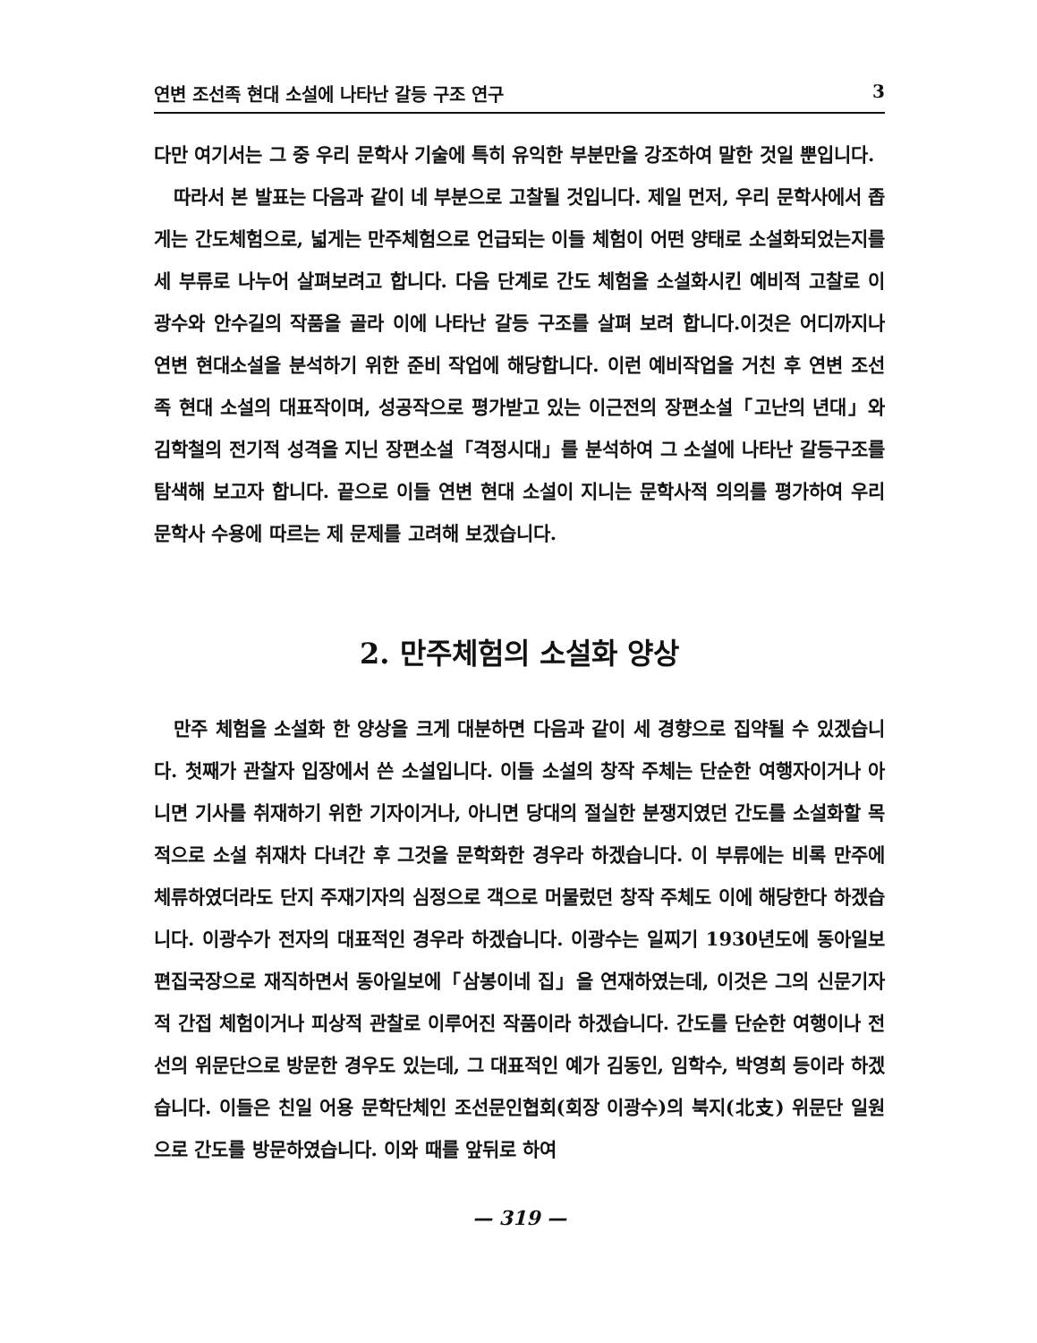연변 조선족 현대 소설에 나타난 갈등 구조 연구 3
다만 여기서는 그 중 우리 문학사 기술에 특히 유익한 부분만을 강조하여 말한 것일 뿐입니다.
따라서 본 발표는 다음과 같이 네 부분으로 고찰될 것입니다. 제일 먼저, 우리 문학사에서 좁게는 간도체험으로, 넓게는 만주체험으로 언급되는 이들 체험이 어떤 양태로 소설화되었는지를 세 부류로 나누어 살펴보려고 합니다. 다음 단계로 간도 체험을 소설화시킨 예비적 고찰로 이광수와 안수길의 작품을 골라 이에 나타난 갈등 구조를 살펴 보려 합니다.이것은 어디까지나 연변 현대소설을 분석하기 위한 준비 작업에 해당합니다. 이런 예비작업을 거친 후 연변 조선족 현대 소설의 대표작이며, 성공작으로 평가받고 있는 이근전의 장편소설「고난의 년대」와 김학철의 전기적 성격을 지닌 장편소설「격정시대」를 분석하여 그 소설에 나타난 갈등구조를 탐색해 보고자 합니다. 끝으로 이들 연변 현대 소설이 지니는 문학사적 의의를 평가하여 우리 문학사 수용에 따르는 제 문제를 고려해 보겠습니다.
2. 만주체험의 소설화 양상
만주 체험을 소설화 한 양상을 크게 대분하면 다음과 같이 세 경향으로 집약될 수 있겠습니다. 첫째가 관찰자 입장에서 쓴 소설입니다. 이들 소설의 창작 주체는 단순한 여행자이거나 아니면 기사를 취재하기 위한 기자이거나, 아니면 당대의 절실한 분쟁지였던 간도를 소설화할 목적으로 소설 취재차 다녀간 후 그것을 문학화한 경우라 하겠습니다. 이 부류에는 비록 만주에 체류하였더라도 단지 주재기자의 심정으로 객으로 머물렀던 창작 주체도 이에 해당한다 하겠습니다. 이광수가 전자의 대표적인 경우라 하겠습니다. 이광수는 일찌기 1930년도에 동아일보 편집국장으로 재직하면서 동아일보에「삼봉이네 집」을 연재하였는데, 이것은 그의 신문기자적 간접 체험이거나 피상적 관찰로 이루어진 작품이라 하겠습니다. 간도를 단순한 여행이나 전선의 위문단으로 방문한 경우도 있는데, 그 대표적인 예가 김동인, 임학수, 박영희 등이라 하겠습니다. 이들은 친일 어용 문학단체인 조선문인협회(회장 이광수)의 북지(北支) 위문단 일원으로 간도를 방문하였습니다. 이와 때를 앞뒤로 하여
— 319 —